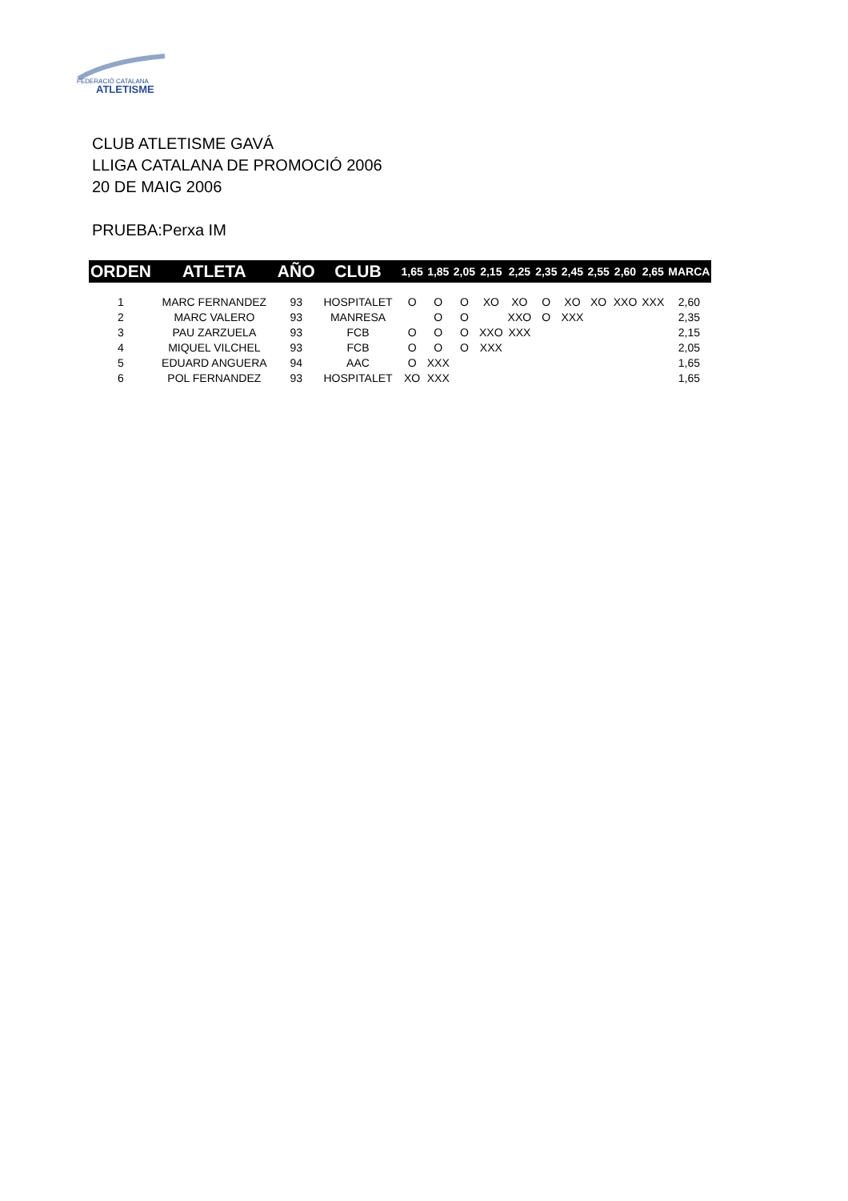FEDERACIÓ CATALANA
ATLETISME
CLUB ATLETISME GAVÁ
LLIGA CATALANA DE PROMOCIÓ 2006
20 DE MAIG 2006
PRUEBA:Perxa IM
| ORDEN | ATLETA | AÑO | CLUB | 1,65 | 1,85 | 2,05 | 2,15 | 2,25 | 2,35 | 2,45 | 2,55 | 2,60 | 2,65 | MARCA |
| --- | --- | --- | --- | --- | --- | --- | --- | --- | --- | --- | --- | --- | --- | --- |
| 1 | MARC FERNANDEZ | 93 | HOSPITALET | O | O | O | XO | XO | O | XO | XO | XXO | XXX | 2,60 |
| 2 | MARC VALERO | 93 | MANRESA | | O | O | | XXO | O | XXX | | | | 2,35 |
| 3 | PAU ZARZUELA | 93 | FCB | O | O | O | XXO | XXX | | | | | | 2,15 |
| 4 | MIQUEL VILCHEL | 93 | FCB | O | O | O | XXX | | | | | | | 2,05 |
| 5 | EDUARD ANGUERA | 94 | AAC | O | XXX | | | | | | | | | 1,65 |
| 6 | POL FERNANDEZ | 93 | HOSPITALET | XO | XXX | | | | | | | | | 1,65 |